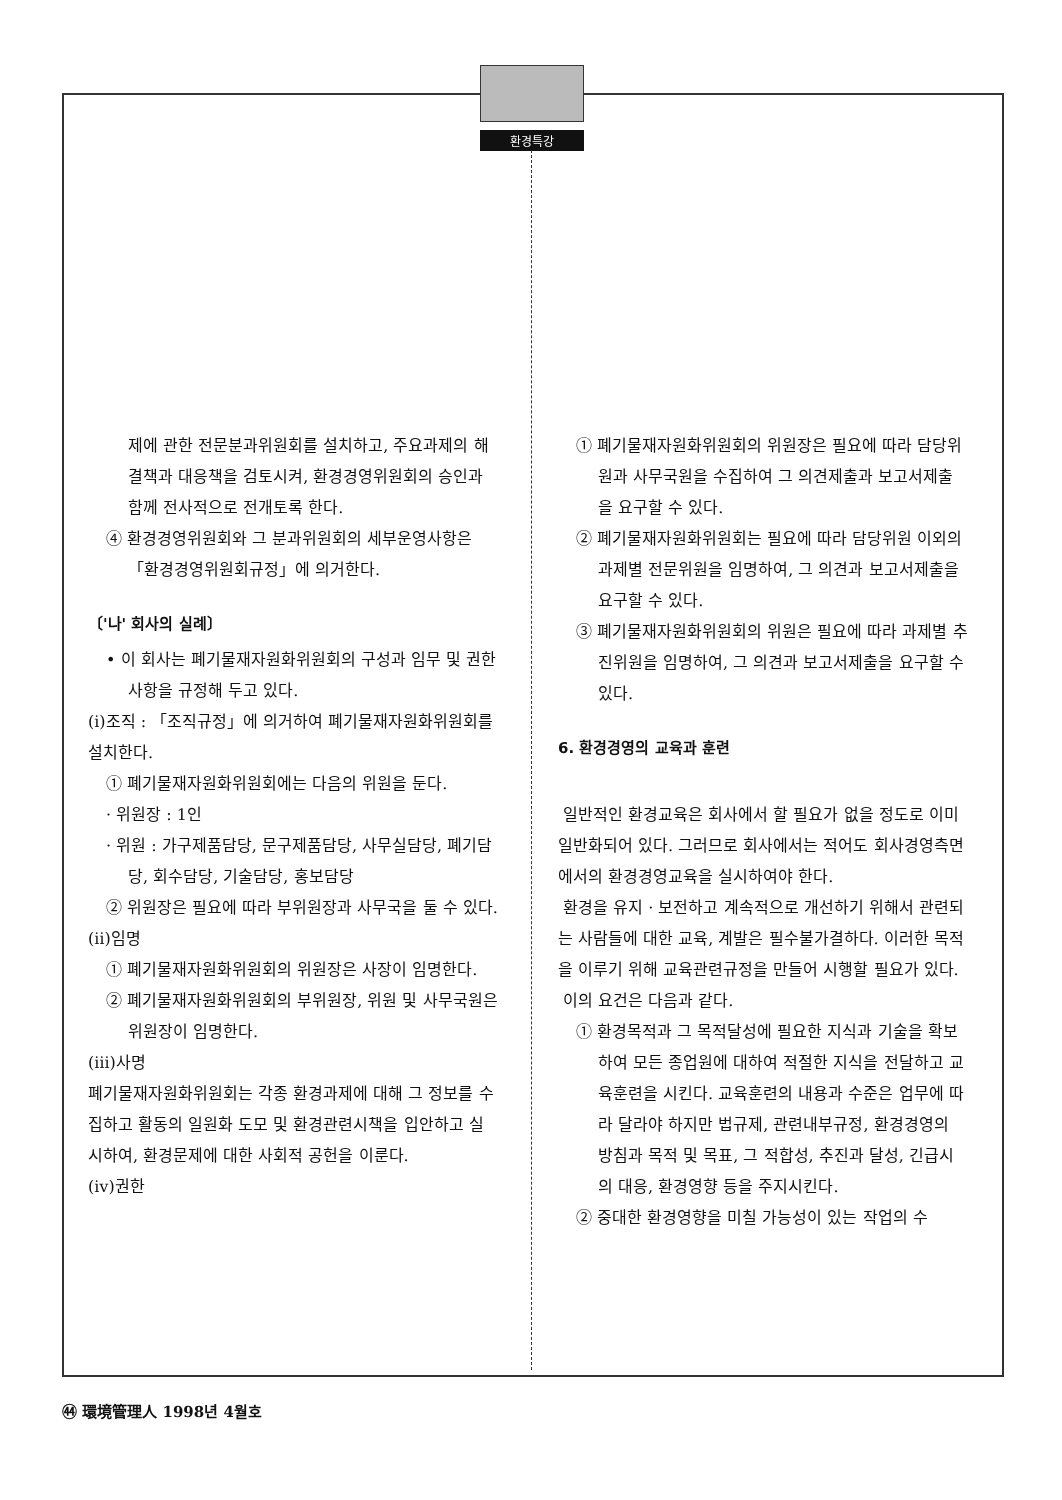환경특강
제에 관한 전문분과위원회를 설치하고, 주요과제의 해결책과 대응책을 검토시켜, 환경경영위원회의 승인과 함께 전사적으로 전개토록 한다.
④ 환경경영위원회와 그 분과위원회의 세부운영사항은 「환경경영위원회규정」에 의거한다.
〔'나' 회사의 실례〕
• 이 회사는 폐기물재자원화위원회의 구성과 임무 및 권한사항을 규정해 두고 있다.
(ⅰ)조직 : 「조직규정」에 의거하여 폐기물재자원화위원회를 설치한다.
① 폐기물재자원화위원회에는 다음의 위원을 둔다.
· 위원장 : 1인
· 위원 : 가구제품담당, 문구제품담당, 사무실담당, 폐기담당, 회수담당, 기술담당, 홍보담당
② 위원장은 필요에 따라 부위원장과 사무국을 둘 수 있다.
(ⅱ)임명
① 폐기물재자원화위원회의 위원장은 사장이 임명한다.
② 폐기물재자원화위원회의 부위원장, 위원 및 사무국원은 위원장이 임명한다.
(ⅲ)사명
폐기물재자원화위원회는 각종 환경과제에 대해 그 정보를 수집하고 활동의 일원화 도모 및 환경관련시책을 입안하고 실시하여, 환경문제에 대한 사회적 공헌을 이룬다.
(ⅳ)권한
① 폐기물재자원화위원회의 위원장은 필요에 따라 담당위원과 사무국원을 수집하여 그 의견제출과 보고서제출을 요구할 수 있다.
② 폐기물재자원화위원회는 필요에 따라 담당위원 이외의 과제별 전문위원을 임명하여, 그 의견과 보고서제출을 요구할 수 있다.
③ 폐기물재자원화위원회의 위원은 필요에 따라 과제별 추진위원을 임명하여, 그 의견과 보고서제출을 요구할 수 있다.
6. 환경경영의 교육과 훈련
일반적인 환경교육은 회사에서 할 필요가 없을 정도로 이미 일반화되어 있다. 그러므로 회사에서는 적어도 회사경영측면에서의 환경경영교육을 실시하여야 한다.
환경을 유지 · 보전하고 계속적으로 개선하기 위해서 관련되는 사람들에 대한 교육, 계발은 필수불가결하다. 이러한 목적을 이루기 위해 교육관련규정을 만들어 시행할 필요가 있다.
이의 요건은 다음과 같다.
① 환경목적과 그 목적달성에 필요한 지식과 기술을 확보하여 모든 종업원에 대하여 적절한 지식을 전달하고 교육훈련을 시킨다. 교육훈련의 내용과 수준은 업무에 따라 달라야 하지만 법규제, 관련내부규정, 환경경영의 방침과 목적 및 목표, 그 적합성, 추진과 달성, 긴급시의 대응, 환경영향 등을 주지시킨다.
② 중대한 환경영향을 미칠 가능성이 있는 작업의 수
㊹ 環境管理人 1998년 4월호